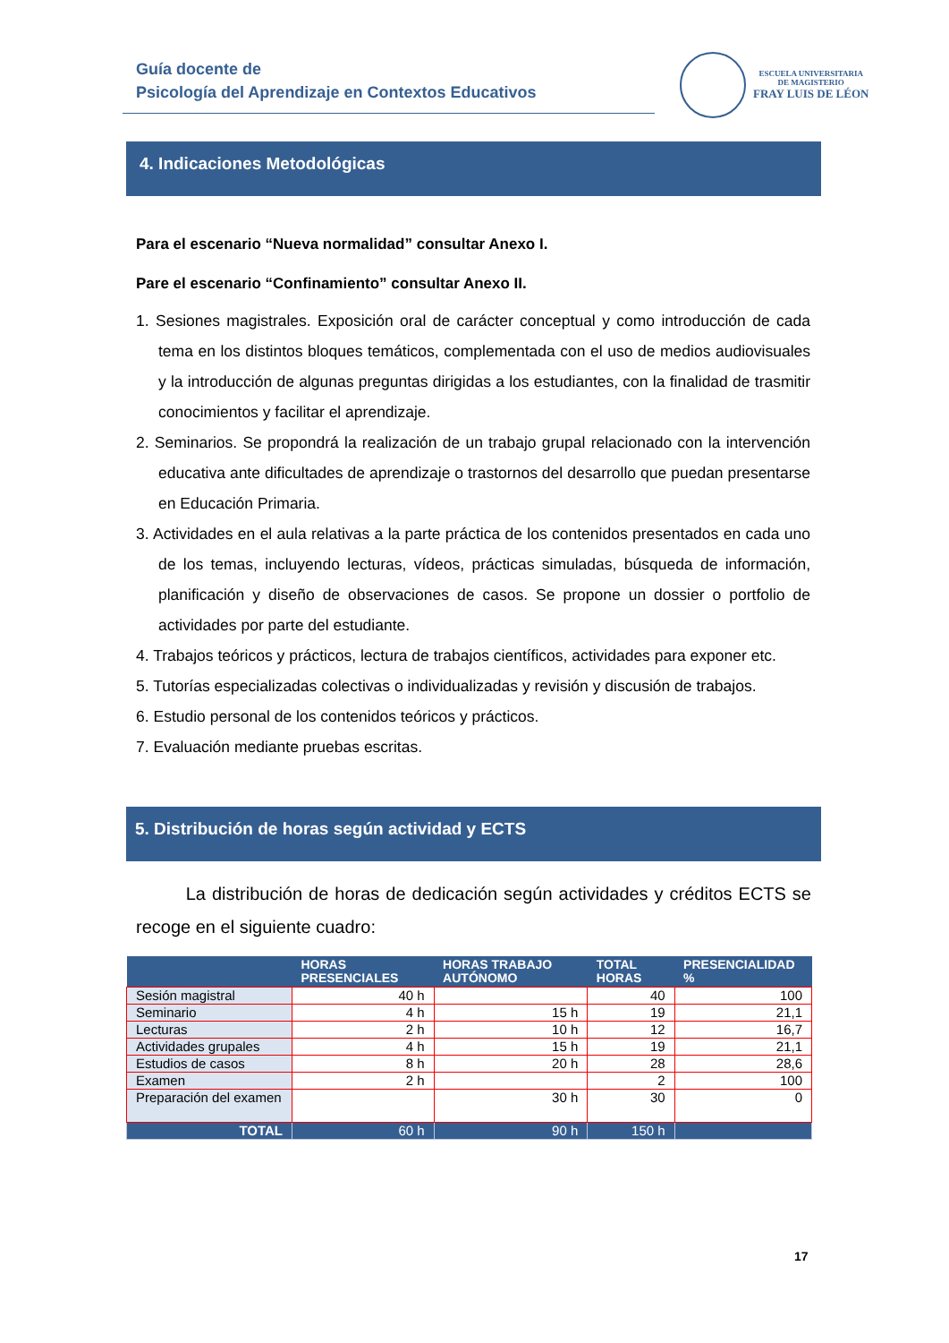Guía docente de
Psicología del Aprendizaje en Contextos Educativos
ESCUELA UNIVERSITARIA
DE MAGISTERIO
FRAY LUIS DE LÉON
4. Indicaciones Metodológicas
Para el escenario “Nueva normalidad” consultar Anexo I.
Pare el escenario “Confinamiento” consultar Anexo II.
1. Sesiones magistrales. Exposición oral de carácter conceptual y como introducción de cada tema en los distintos bloques temáticos, complementada con el uso de medios audiovisuales y la introducción de algunas preguntas dirigidas a los estudiantes, con la finalidad de trasmitir conocimientos y facilitar el aprendizaje.
2. Seminarios. Se propondrá la realización de un trabajo grupal relacionado con la intervención educativa ante dificultades de aprendizaje o trastornos del desarrollo que puedan presentarse en Educación Primaria.
3. Actividades en el aula relativas a la parte práctica de los contenidos presentados en cada uno de los temas, incluyendo lecturas, vídeos, prácticas simuladas, búsqueda de información, planificación y diseño de observaciones de casos. Se propone un dossier o portfolio de actividades por parte del estudiante.
4. Trabajos teóricos y prácticos, lectura de trabajos científicos, actividades para exponer etc.
5. Tutorías especializadas colectivas o individualizadas y revisión y discusión de trabajos.
6. Estudio personal de los contenidos teóricos y prácticos.
7. Evaluación mediante pruebas escritas.
5. Distribución de horas según actividad y ECTS
La distribución de horas de dedicación según actividades y créditos ECTS se recoge en el siguiente cuadro:
| | HORAS PRESENCIALES | HORAS TRABAJO AUTÓNOMO | TOTAL HORAS | PRESENCIALIDAD % |
| --- | --- | --- | --- | --- |
| Sesión magistral | 40 h | | 40 | 100 |
| Seminario | 4 h | 15 h | 19 | 21,1 |
| Lecturas | 2 h | 10 h | 12 | 16,7 |
| Actividades grupales | 4 h | 15 h | 19 | 21,1 |
| Estudios de casos | 8 h | 20 h | 28 | 28,6 |
| Examen | 2 h | | 2 | 100 |
| Preparación del examen | | 30 h | 30 | 0 |
| TOTAL | 60 h | 90 h | 150 h | |
17